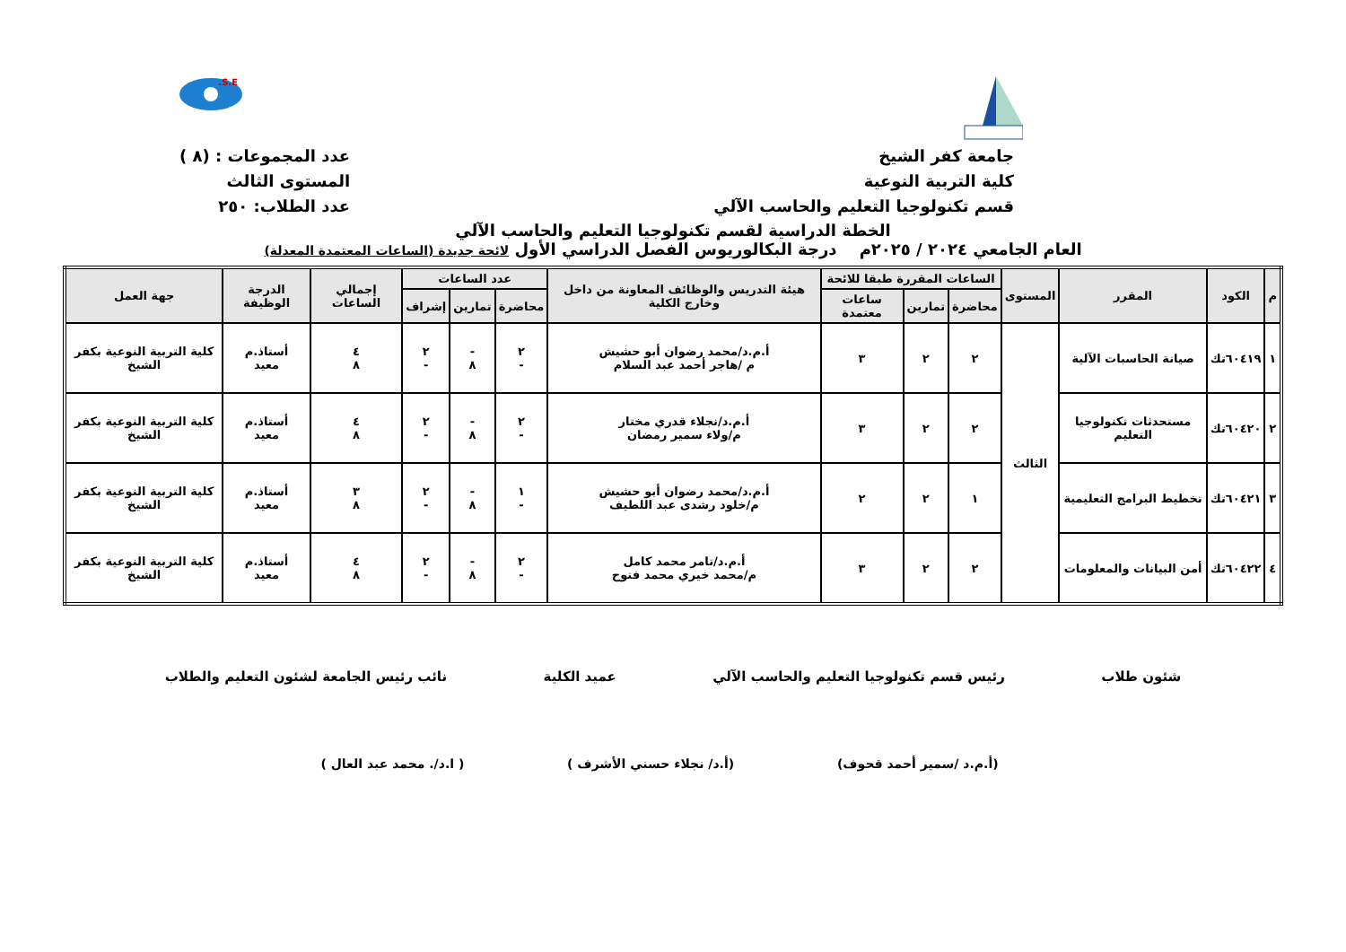S.E.
جامعة كفر الشيخ
كلية التربية النوعية
قسم تكنولوجيا التعليم والحاسب الآلي
عدد المجموعات : (٨ )
المستوى الثالث
عدد الطلاب: ٢٥٠
الخطة الدراسية لقسم تكنولوجيا التعليم والحاسب الآلي
العام الجامعي ٢٠٢٤ / ٢٠٢٥م درجة البكالوريوس الفصل الدراسي الأول لائحة جديدة (الساعات المعتمدة المعدلة)
| م | الكود | المقرر | المستوى | الساعات المقررة طبقا للائحة | | | هيئة التدريس والوظائف المعاونة من داخل وخارج الكلية | عدد الساعات | | | إجمالي الساعات | الدرجة الوظيفة | جهة العمل |
| --- | --- | --- | --- | --- | --- | --- | --- | --- | --- | --- | --- | --- | --- |
| | | | | محاضرة | تمارين | ساعات معتمدة | | محاضرة | تمارين | إشراف | | | |
| ١ | ٦٠٤١٩تك | صيانة الحاسبات الآلية | الثالث | ٢ | ٢ | ٣ | أ.م.د/محمد رضوان أبو حشيش م /هاجر أحمد عبد السلام | ٢ - | - ٨ | ٢ - | ٤ ٨ | أستاذ.م معيد | كلية التربية النوعية بكفر الشيخ |
| ٢ | ٦٠٤٢٠تك | مستحدثات تكنولوجيا التعليم | | ٢ | ٢ | ٣ | أ.م.د/نجلاء قدري مختار م/ولاء سمير رمضان | ٢ - | - ٨ | ٢ - | ٤ ٨ | أستاذ.م معيد | كلية التربية النوعية بكفر الشيخ |
| ٣ | ٦٠٤٢١تك | تخطيط البرامج التعليمية | | ١ | ٢ | ٢ | أ.م.د/محمد رضوان أبو حشيش م/خلود رشدى عبد اللطيف | ١ - | - ٨ | ٢ - | ٣ ٨ | أستاذ.م معيد | كلية التربية النوعية بكفر الشيخ |
| ٤ | ٦٠٤٢٢تك | أمن البيانات والمعلومات | | ٢ | ٢ | ٣ | أ.م.د/تامر محمد كامل م/محمد خيري محمد فتوح | ٢ - | - ٨ | ٢ - | ٤ ٨ | أستاذ.م معيد | كلية التربية النوعية بكفر الشيخ |
شئون طلاب رئيس قسم تكنولوجيا التعليم والحاسب الآلي عميد الكلية نائب رئيس الجامعة لشئون التعليم والطلاب
(أ.م.د /سمير أحمد قحوف) (أ.د/ نجلاء حسني الأشرف ) ( ا.د/. محمد عبد العال )